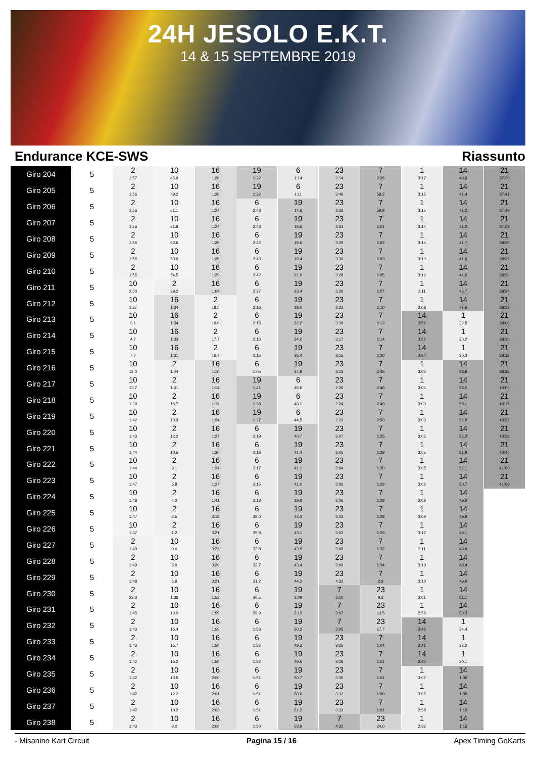24H JESOLO E.K.T.
14 & 15 SEPTEMBRE 2019
Endurance KCE-SWS Riassunto
| Giro 204 | 5 | 2 1:57 | 10 45.9 | 16 1:28 | 19 1:32 | 6 1:14 | 23 2:14 | 7 2:26 | 1 3:17 | 14 40.9 | 21 37:39 |
| Giro 205 | 5 | 2 1:56 | 10 49.2 | 16 1:28 | 19 1:32 | 6 1:11 | 23 3:46 | 7 58.2 | 1 3:15 | 14 41.4 | 21 37:41 |
| Giro 206 | 5 | 2 1:56 | 10 51.1 | 16 1:27 | 6 2:43 | 19 14.6 | 23 3:32 | 7 59.8 | 1 3:15 | 14 41.2 | 21 37:49 |
| Giro 207 | 5 | 2 1:56 | 10 51.8 | 16 1:27 | 6 2:43 | 19 16.6 | 23 3:31 | 7 1:01 | 1 3:14 | 14 41.2 | 21 37:59 |
| Giro 208 | 5 | 2 1:55 | 10 52.6 | 16 1:28 | 6 2:42 | 19 19.6 | 23 3:29 | 7 1:02 | 1 3:14 | 14 41.7 | 21 39:25 |
| Giro 209 | 5 | 2 1:55 | 10 53.9 | 16 1:28 | 6 2:43 | 19 19.4 | 23 3:30 | 7 1:03 | 1 3:13 | 14 41.6 | 21 39:27 |
| Giro 210 | 5 | 2 1:55 | 10 54.5 | 16 1:29 | 6 2:42 | 19 21.9 | 23 3:28 | 7 1:05 | 1 3:12 | 14 44.0 | 21 39:28 |
| Giro 211 | 5 | 10 2:50 | 2 29.2 | 16 1:04 | 6 2:37 | 19 23.4 | 23 3:26 | 7 1:07 | 1 3:11 | 14 45.7 | 21 39:34 |
| Giro 212 | 5 | 10 1:27 | 16 1:34 | 2 18.5 | 6 2:16 | 19 28.0 | 23 3:22 | 7 1:10 | 1 3:08 | 14 47.6 | 21 39:35 |
| Giro 213 | 5 | 10 3.1 | 16 1:34 | 2 19.0 | 6 2:15 | 19 32.2 | 23 3:18 | 7 1:12 | 14 3:57 | 1 32.5 | 21 39:06 |
| Giro 214 | 5 | 10 4.7 | 16 1:33 | 2 17.7 | 6 2:16 | 19 34.0 | 23 3:17 | 7 1:14 | 14 3:57 | 1 30.2 | 21 39:10 |
| Giro 215 | 5 | 10 7.7 | 16 1:31 | 2 16.4 | 6 2:15 | 19 36.4 | 23 3:15 | 7 1:20 | 14 3:54 | 1 30.3 | 21 39:18 |
| Giro 216 | 5 | 10 12.0 | 2 1:44 | 16 1:10 | 6 1:05 | 19 37.8 | 23 3:13 | 7 2:45 | 1 3:02 | 14 53.6 | 21 38:25 |
| Giro 217 | 5 | 10 13.7 | 2 1:41 | 16 1:14 | 19 1:41 | 6 45.6 | 23 2:26 | 7 2:46 | 1 3:04 | 14 53.0 | 21 40:05 |
| Giro 218 | 5 | 10 1:39 | 2 15.7 | 16 1:19 | 19 1:38 | 6 46.1 | 23 2:24 | 7 2:49 | 1 3:03 | 14 53.1 | 21 40:15 |
| Giro 219 | 5 | 10 1:42 | 2 13.3 | 16 1:24 | 19 1:37 | 6 44.5 | 23 2:23 | 7 2:50 | 1 3:03 | 14 52.9 | 21 40:27 |
| Giro 220 | 5 | 10 1:43 | 2 12.2 | 16 1:27 | 6 2:19 | 19 40.7 | 23 3:07 | 7 1:25 | 1 3:05 | 14 52.2 | 21 40:38 |
| Giro 221 | 5 | 10 1:44 | 2 10.5 | 16 1:30 | 6 2:18 | 19 41.4 | 23 3:05 | 7 1:29 | 1 3:05 | 14 51.8 | 21 40:44 |
| Giro 222 | 5 | 10 1:44 | 2 9.1 | 16 1:34 | 6 2:17 | 19 41.1 | 23 3:04 | 7 1:30 | 1 3:05 | 14 52.1 | 21 41:00 |
| Giro 223 | 5 | 10 1:47 | 2 5.8 | 16 1:37 | 6 2:15 | 19 41.0 | 23 3:06 | 7 1:29 | 1 3:06 | 14 50.7 | 21 41:09 |
| Giro 224 | 5 | 10 1:48 | 2 4.2 | 16 1:41 | 6 2:13 | 19 39.8 | 23 3:06 | 7 1:28 | 1 3:08 | 14 49.6 | |
| Giro 225 | 5 | 10 1:47 | 2 2.5 | 16 3:18 | 6 38.0 | 19 42.3 | 23 3:03 | 7 1:28 | 1 3:09 | 14 49.8 | |
| Giro 226 | 5 | 10 1:47 | 2 1.2 | 16 3:21 | 6 35.9 | 19 43.1 | 23 3:02 | 7 1:29 | 1 3:12 | 14 49.1 | |
| Giro 227 | 5 | 2 1:49 | 10 0.6 | 16 3:22 | 6 33.8 | 19 43.9 | 23 3:00 | 7 1:32 | 1 3:11 | 14 49.0 | |
| Giro 228 | 5 | 2 1:49 | 10 5.0 | 16 3:20 | 6 32.7 | 19 43.4 | 23 3:00 | 7 1:34 | 1 3:10 | 14 48.4 | |
| Giro 229 | 5 | 2 1:48 | 10 6.9 | 16 3:21 | 6 31.2 | 19 44.3 | 23 4:32 | 7 2.9 | 1 3:10 | 14 49.6 | |
| Giro 230 | 5 | 2 23.3 | 10 1:36 | 16 1:53 | 6 30.5 | 19 2:09 | 7 3:10 | 23 9.3 | 1 3:01 | 14 51.1 | |
| Giro 231 | 5 | 2 1:45 | 10 13.0 | 16 1:55 | 6 29.9 | 19 2:12 | 7 3:07 | 23 13.5 | 1 2:59 | 14 50.3 | |
| Giro 232 | 5 | 2 1:43 | 10 15.4 | 16 1:55 | 6 1:53 | 19 50.2 | 7 3:05 | 23 17.7 | 14 3:46 | 1 34.4 | |
| Giro 233 | 5 | 2 1:43 | 10 15.7 | 16 1:56 | 6 1:52 | 19 49.3 | 23 3:25 | 7 1:04 | 14 2:41 | 1 32.2 | |
| Giro 234 | 5 | 2 1:42 | 10 15.2 | 16 1:58 | 6 1:52 | 19 49.5 | 23 3:28 | 7 1:01 | 14 2:40 | 1 30.1 | |
| Giro 235 | 5 | 2 1:42 | 10 13.5 | 16 2:00 | 6 1:51 | 19 50.7 | 23 3:30 | 7 1:01 | 1 3:07 | 14 1:00 | |
| Giro 236 | 5 | 2 1:42 | 10 12.2 | 16 2:01 | 6 1:51 | 19 50.6 | 23 3:32 | 7 1:00 | 1 3:02 | 14 1:05 | |
| Giro 237 | 5 | 2 1:42 | 10 10.2 | 16 2:03 | 6 1:51 | 19 51.2 | 23 3:33 | 7 1:01 | 1 2:58 | 14 1:10 | |
| Giro 238 | 5 | 2 1:43 | 10 8.0 | 16 2:06 | 6 1:50 | 19 53.9 | 7 4:32 | 23 24.0 | 1 2:32 | 14 1:15 | |
- Misanino Kart Circuit Pagina 15 / 16 Apex Timing GoKarts